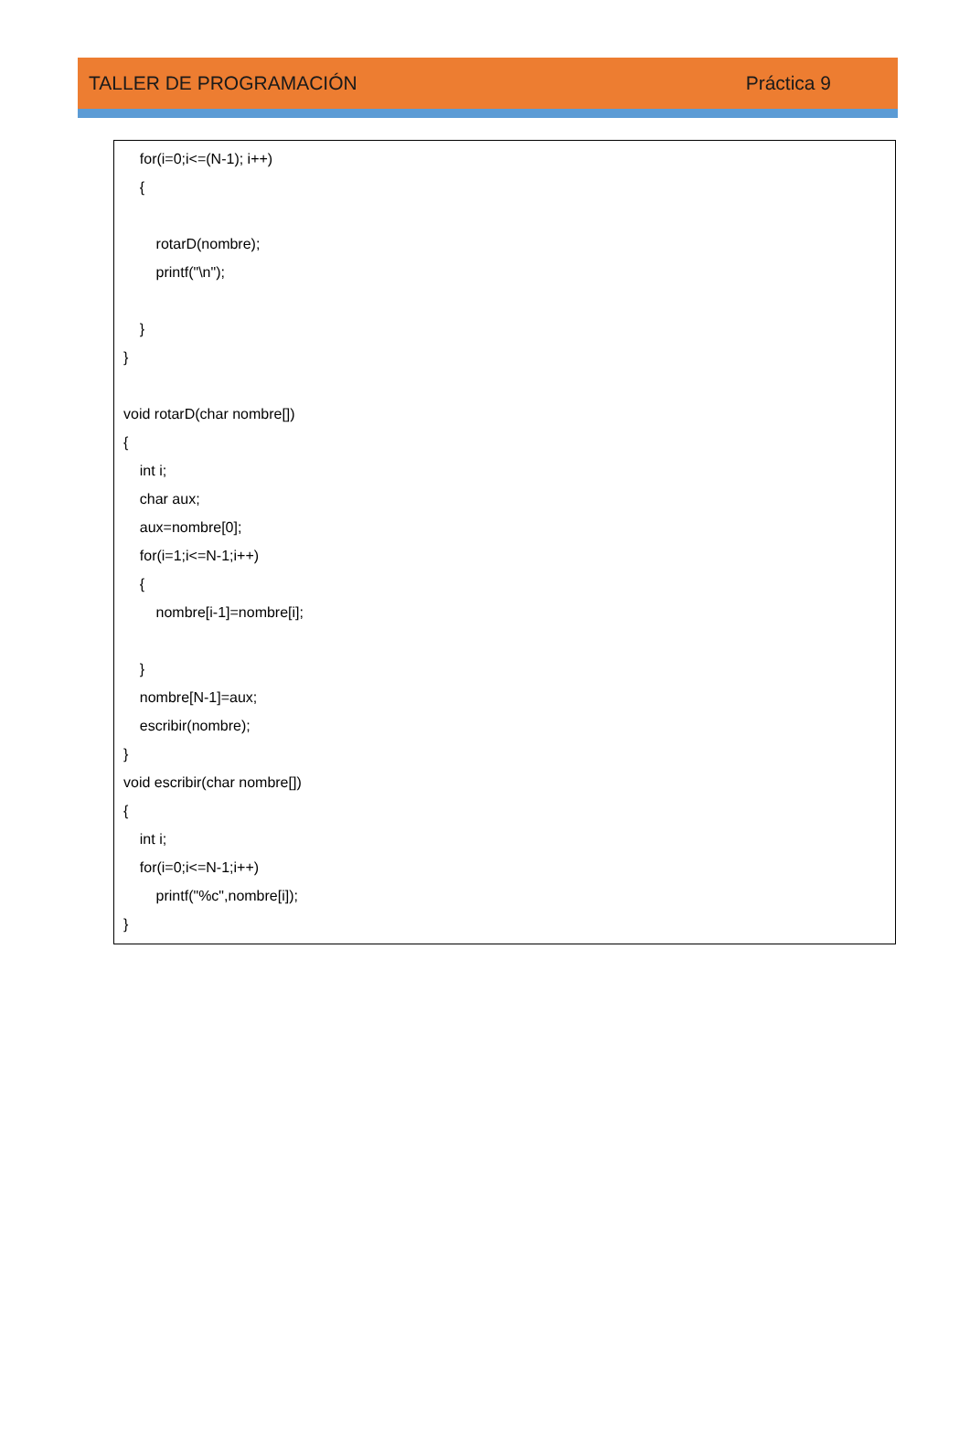TALLER DE PROGRAMACIÓN Práctica 9
for(i=0;i<=(N-1); i++)
{
rotarD(nombre);
printf("\n");
}
}
void rotarD(char nombre[])
{
int i;
char aux;
aux=nombre[0];
for(i=1;i<=N-1;i++)
{
nombre[i-1]=nombre[i];
}
nombre[N-1]=aux;
escribir(nombre);
}
void escribir(char nombre[])
{
int i;
for(i=0;i<=N-1;i++)
printf("%c",nombre[i]);
}